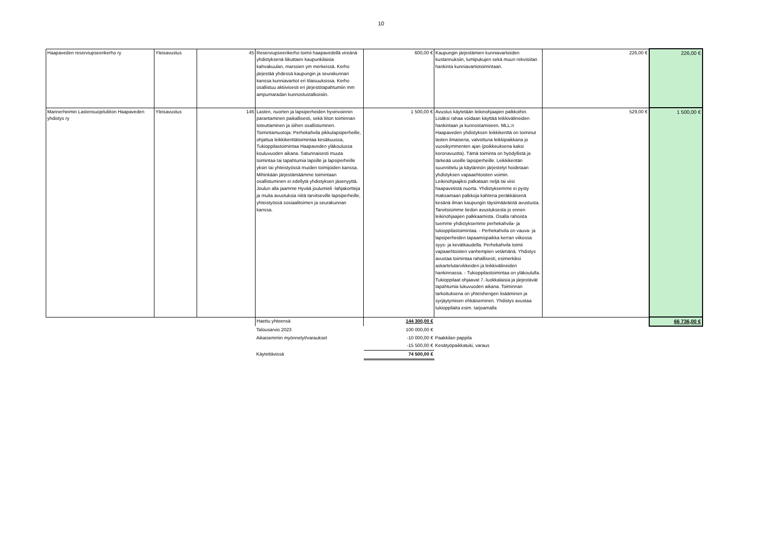10
| Haapaveden reserviupseerikerho ry | Yleisavustus | 45 | Reserviupseerikerho toimii haapavedellä vireänä yhdistyksenä liikuttaen kaupunkilaisia kahvakuulan, marssien ym merkeissä. Kerho järjestää yhdessä kaupungin ja seurakunnan kanssa kunniavartiot eri tilaisuuksissa. Kerho osallistuu aktiivisesti eri järjestötapahtumiin mm ampumaradan kunnostustalkoisiin. | 600,00 € | Kaupungin järjestämien kunniavartioiden kustannuksiin, lumipukujen sekä muun rekvisiitan hankinta kunniavartiotoimintaan. | 226,00 € | 226,00 € |
| Mannerheimin Lastensuojeluliiton Haapaveden yhdistys ry | Yleisavustus | 146 | Lasten, nuorten ja lapsiperheiden hyvinvoinnin parantaminen paikallisesti, sekä liiton toiminnan toteuttaminen ja siihen osallistuminen. Toimintamuotoja: Perhekahvila pikkulapsiperheille, ohjattua leikkikenttätoimintaa kesäkuussa, Tukioppilastoimintaa Haapaveden yläkoulussa kouluvuoden aikana. Satunnaisesti muuta toimintaa tai tapahtumia lapsille ja lapsiperheille yksin tai yhteistyössä muiden toimijoiden kanssa. Mihinkään järjestämäämme toimintaan osallistuminen ei edellytä yhdistyksen jäsenyyttä. Joulun alla jaamme Hyvää joulumieli -lahjakortteja ja muita avustuksia niitä tarvitseville lapsiperheille, yhteistyössä sosiaalitoimen ja seurakunnan kanssa. | 1 500,00 € | Avustus käytetään leikinohjaajien palkkoihin. Lisäksi rahaa voidaan käyttää leikkivälineiden hankintaan ja kunnostamiseen. MLL:n Haapaveden yhdistyksen leikkikenttä on toiminut lasten ilmaisena, valvottuna leikkipaikkana jo vuosikymmenten ajan (poikkeuksena kaksi koronavuotta). Tämä toiminta on hyödyllistä ja tärkeää useille lapsiperheille. Leikkikentän suunnittelu ja käytännön järjestelyt hoidetaan yhdistyksen vapaaehtoisten voimin. Leikinohjaajiksi palkataan neljä tai viisi haapavetistä nuorta. Yhdistyksemme ei pysty maksamaan palkkoja kahtena peräkkäisenä kesänä ilman kaupungin täysimääräistä avustusta. Tarvitsisimme tiedon avustuksesta jo ennen leikinohjaajien palkkaamista. Osalla rahoista tuemme yhdistyksemme perhekahvila- ja tukioppilastoimintaa. - Perhekahvila on vauva- ja lapsiperheiden tapaamispaikka kerran viikossa syys- ja kevätkaudella. Perhekahvila toimii vapaaehtoisten vanhempien vetämänä. Yhdistys avustaa toimintaa rahallisesti, esimerkiksi askartelutarvikkeiden ja leikkivälineiden hankinnassa. - Tukioppilastoimintaa on yläkoululla. Tukioppilaat ohjaavat 7.-luokkalaisia ja järjestävät tapahtumia lukuvuoden aikana. Toiminnan tarkoituksena on yhteishengen lisääminen ja syrjäytymisen ehkäiseminen. Yhdistys avustaa tukioppilaita esim. tarjoamalla | 529,00 € | 1 500,00 € |
| | | | Haettu yhteensä | 144 300,00 € | | | 66 736,00 € |
| | | | Talousarvio 2023 | 100 000,00 € | | | |
| | | | Aikaisemmin myönnetyt/varaukset | -10 000,00 € | Paakkilan pappila | | |
| | | | | -15 500,00 € | Kesätyöpaikkatuki, varaus | | |
| | | | Käytettävissä | 74 500,00 € | | | |